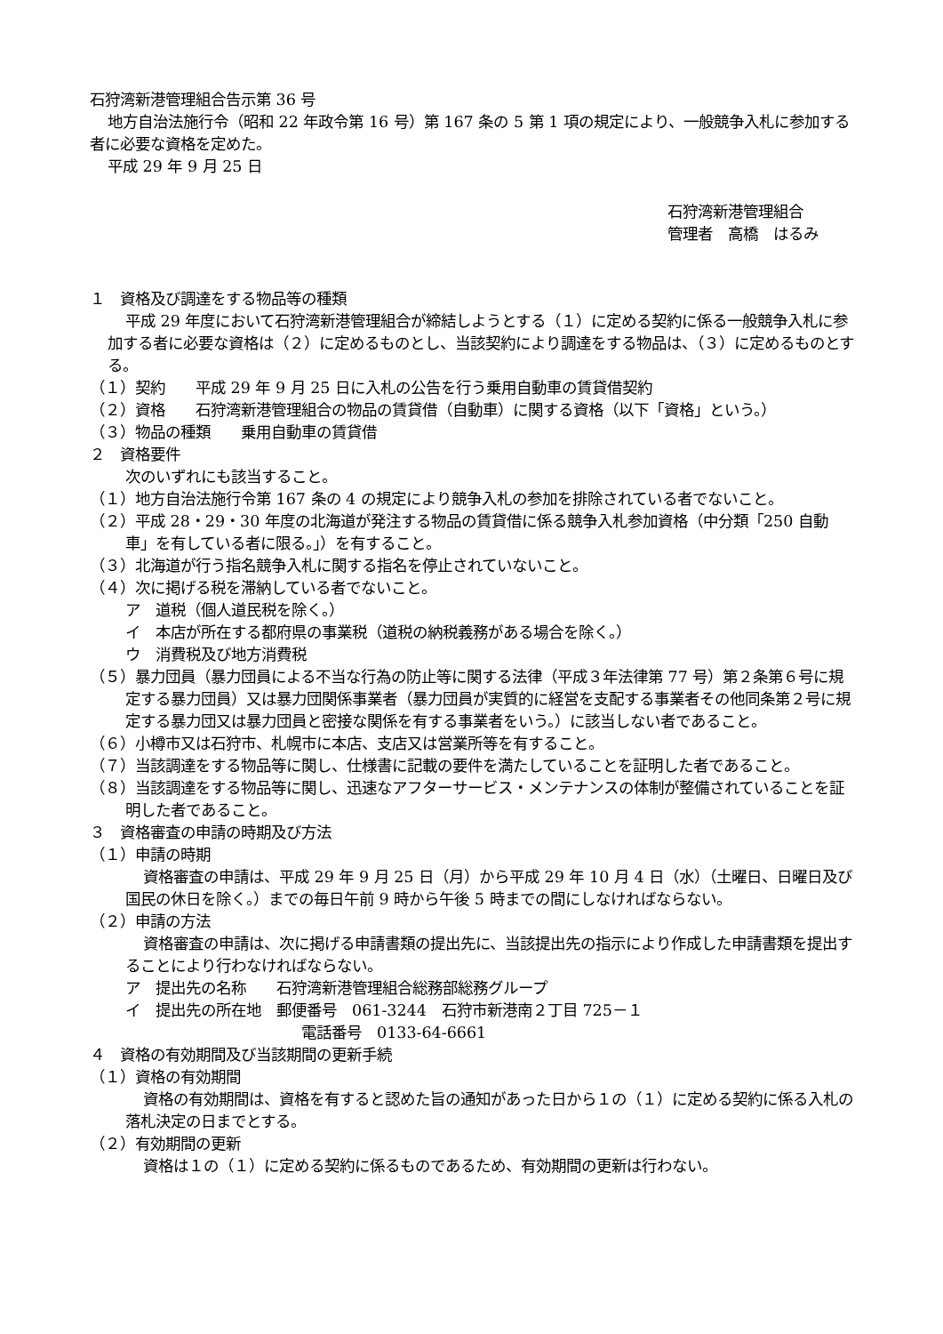石狩湾新港管理組合告示第 36 号
地方自治法施行令（昭和 22 年政令第 16 号）第 167 条の 5 第 1 項の規定により、一般競争入札に参加する者に必要な資格を定めた。
平成 29 年 9 月 25 日
石狩湾新港管理組合
管理者　高橋　はるみ
１　資格及び調達をする物品等の種類
平成 29 年度において石狩湾新港管理組合が締結しようとする（１）に定める契約に係る一般競争入札に参加する者に必要な資格は（２）に定めるものとし、当該契約により調達をする物品は、（３）に定めるものとする。
（１）契約　　平成 29 年 9 月 25 日に入札の公告を行う乗用自動車の賃貸借契約
（２）資格　　石狩湾新港管理組合の物品の賃貸借（自動車）に関する資格（以下「資格」という。）
（３）物品の種類　　乗用自動車の賃貸借
２　資格要件
次のいずれにも該当すること。
（１）地方自治法施行令第 167 条の 4 の規定により競争入札の参加を排除されている者でないこと。
（２）平成 28・29・30 年度の北海道が発注する物品の賃貸借に係る競争入札参加資格（中分類「250 自動車」を有している者に限る。」）を有すること。
（３）北海道が行う指名競争入札に関する指名を停止されていないこと。
（４）次に掲げる税を滞納している者でないこと。
ア　道税（個人道民税を除く。）
イ　本店が所在する都府県の事業税（道税の納税義務がある場合を除く。）
ウ　消費税及び地方消費税
（５）暴力団員（暴力団員による不当な行為の防止等に関する法律（平成３年法律第 77 号）第２条第６号に規定する暴力団員）又は暴力団関係事業者（暴力団員が実質的に経営を支配する事業者その他同条第２号に規定する暴力団又は暴力団員と密接な関係を有する事業者をいう。）に該当しない者であること。
（６）小樽市又は石狩市、札幌市に本店、支店又は営業所等を有すること。
（７）当該調達をする物品等に関し、仕様書に記載の要件を満たしていることを証明した者であること。
（８）当該調達をする物品等に関し、迅速なアフターサービス・メンテナンスの体制が整備されていることを証明した者であること。
３　資格審査の申請の時期及び方法
（１）申請の時期
資格審査の申請は、平成 29 年 9 月 25 日（月）から平成 29 年 10 月 4 日（水）（土曜日、日曜日及び国民の休日を除く。）までの毎日午前 9 時から午後 5 時までの間にしなければならない。
（２）申請の方法
資格審査の申請は、次に掲げる申請書類の提出先に、当該提出先の指示により作成した申請書類を提出することにより行わなければならない。
ア　提出先の名称　　石狩湾新港管理組合総務部総務グループ
イ　提出先の所在地　郵便番号　061-3244　石狩市新港南２丁目 725－１
電話番号　0133-64-6661
４　資格の有効期間及び当該期間の更新手続
（１）資格の有効期間
資格の有効期間は、資格を有すると認めた旨の通知があった日から１の（１）に定める契約に係る入札の落札決定の日までとする。
（２）有効期間の更新
資格は１の（１）に定める契約に係るものであるため、有効期間の更新は行わない。